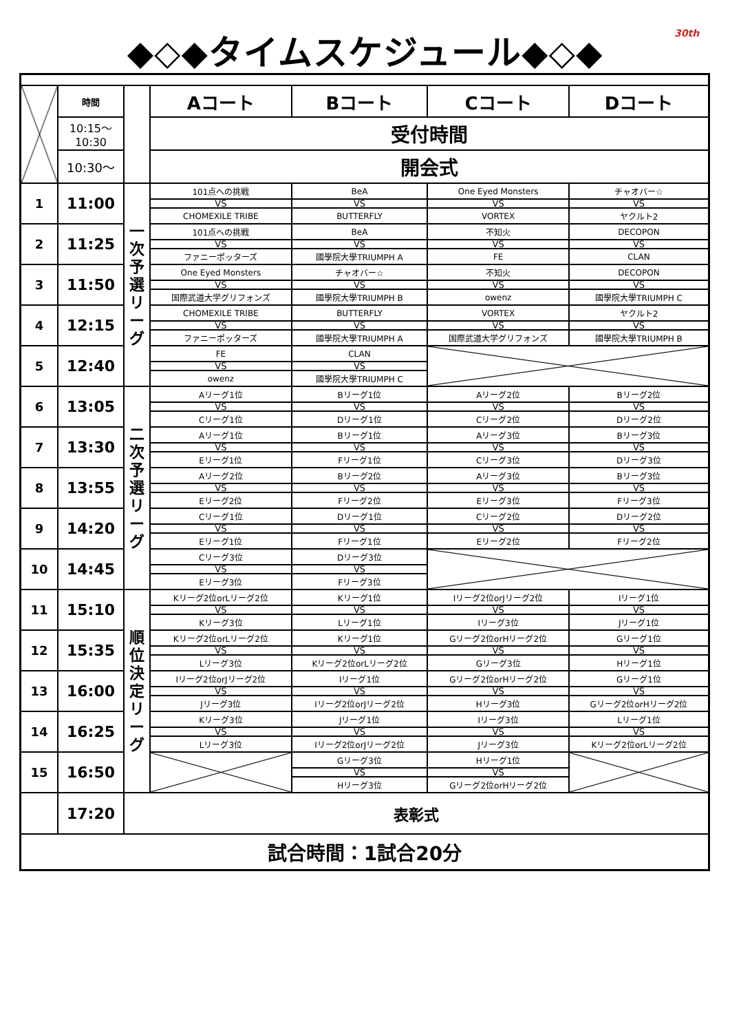30th
◆◇◆タイムスケジュール◆◇◆
| | 時間 | | Aコート | Bコート | Cコート | Dコート |
| | 10:15～ 10:30 | | 受付時間 | | | |
| | 10:30～ | | 開会式 | | | |
| 1 | 11:00 | 一 次 予 選 リ ー グ | 101点への挑戦 | BeA | One Eyed Monsters | チャオバー☆ |
| | | | VS | VS | VS | VS |
| | | | CHOMEXILE TRIBE | BUTTERFLY | VORTEX | ヤクルト2 |
| 2 | 11:25 | | 101点への挑戦 | BeA | 不知火 | DECOPON |
| | | | VS | VS | VS | VS |
| | | | ファニーポッターズ | 國學院大學TRIUMPH A | FE | CLAN |
| 3 | 11:50 | | One Eyed Monsters | チャオバー☆ | 不知火 | DECOPON |
| | | | VS | VS | VS | VS |
| | | | 国際武道大学グリフォンズ | 國學院大學TRIUMPH B | owenz | 國學院大學TRIUMPH C |
| 4 | 12:15 | | CHOMEXILE TRIBE | BUTTERFLY | VORTEX | ヤクルト2 |
| | | | VS | VS | VS | VS |
| | | | ファニーポッターズ | 國學院大學TRIUMPH A | 国際武道大学グリフォンズ | 國學院大學TRIUMPH B |
| 5 | 12:40 | | FE | CLAN | | |
| | | | VS | VS | | |
| | | | owenz | 國學院大學TRIUMPH C | | |
| 6 | 13:05 | 二 次 予 選 リ ー グ | Aリーグ1位 | Bリーグ1位 | Aリーグ2位 | Bリーグ2位 |
| | | | VS | VS | VS | VS |
| | | | Cリーグ1位 | Dリーグ1位 | Cリーグ2位 | Dリーグ2位 |
| 7 | 13:30 | | Aリーグ1位 | Bリーグ1位 | Aリーグ3位 | Bリーグ3位 |
| | | | VS | VS | VS | VS |
| | | | Eリーグ1位 | Fリーグ1位 | Cリーグ3位 | Dリーグ3位 |
| 8 | 13:55 | | Aリーグ2位 | Bリーグ2位 | Aリーグ3位 | Bリーグ3位 |
| | | | VS | VS | VS | VS |
| | | | Eリーグ2位 | Fリーグ2位 | Eリーグ3位 | Fリーグ3位 |
| 9 | 14:20 | | Cリーグ1位 | Dリーグ1位 | Cリーグ2位 | Dリーグ2位 |
| | | | VS | VS | VS | VS |
| | | | Eリーグ1位 | Fリーグ1位 | Eリーグ2位 | Fリーグ2位 |
| 10 | 14:45 | | Cリーグ3位 | Dリーグ3位 | | |
| | | | VS | VS | | |
| | | | Eリーグ3位 | Fリーグ3位 | | |
| 11 | 15:10 | 順 位 決 定 リ ー グ | Kリーグ2位orLリーグ2位 | Kリーグ1位 | Iリーグ2位orJリーグ2位 | Iリーグ1位 |
| | | | VS | VS | VS | VS |
| | | | Kリーグ3位 | Lリーグ1位 | Iリーグ3位 | Jリーグ1位 |
| 12 | 15:35 | | Kリーグ2位orLリーグ2位 | Kリーグ1位 | Gリーグ2位orHリーグ2位 | Gリーグ1位 |
| | | | VS | VS | VS | VS |
| | | | Lリーグ3位 | Kリーグ2位orLリーグ2位 | Gリーグ3位 | Hリーグ1位 |
| 13 | 16:00 | | Iリーグ2位orJリーグ2位 | Iリーグ1位 | Gリーグ2位orHリーグ2位 | Gリーグ1位 |
| | | | VS | VS | VS | VS |
| | | | Jリーグ3位 | Iリーグ2位orJリーグ2位 | Hリーグ3位 | Gリーグ2位orHリーグ2位 |
| 14 | 16:25 | | Kリーグ3位 | Jリーグ1位 | Iリーグ3位 | Lリーグ1位 |
| | | | VS | VS | VS | VS |
| | | | Lリーグ3位 | Iリーグ2位orJリーグ2位 | Jリーグ3位 | Kリーグ2位orLリーグ2位 |
| 15 | 16:50 | | | Gリーグ3位 | Hリーグ1位 | |
| | | | | VS | VS | |
| | | | | Hリーグ3位 | Gリーグ2位orHリーグ2位 | |
| | 17:20 | 表彰式 | | | | |
| 試合時間：1試合20分 | | | | | | |